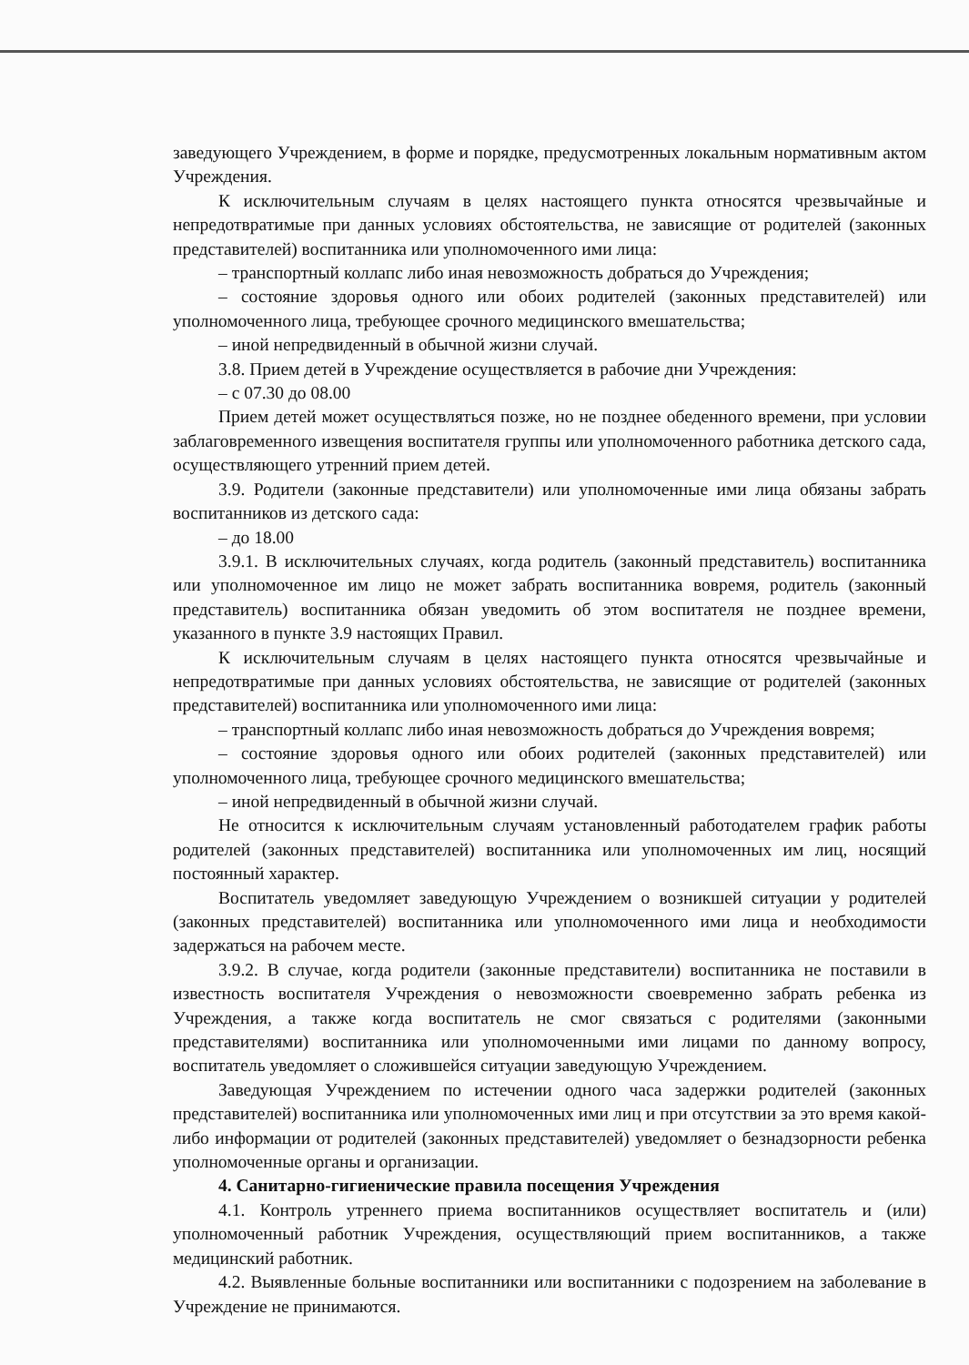заведующего Учреждением, в форме и порядке, предусмотренных локальным нормативным актом Учреждения.
К исключительным случаям в целях настоящего пункта относятся чрезвычайные и непредотвратимые при данных условиях обстоятельства, не зависящие от родителей (законных представителей) воспитанника или уполномоченного ими лица:
– транспортный коллапс либо иная невозможность добраться до Учреждения;
– состояние здоровья одного или обоих родителей (законных представителей) или уполномоченного лица, требующее срочного медицинского вмешательства;
– иной непредвиденный в обычной жизни случай.
3.8. Прием детей в Учреждение осуществляется в рабочие дни Учреждения:
– с 07.30 до 08.00
Прием детей может осуществляться позже, но не позднее обеденного времени, при условии заблаговременного извещения воспитателя группы или уполномоченного работника детского сада, осуществляющего утренний прием детей.
3.9. Родители (законные представители) или уполномоченные ими лица обязаны забрать воспитанников из детского сада:
– до 18.00
3.9.1. В исключительных случаях, когда родитель (законный представитель) воспитанника или уполномоченное им лицо не может забрать воспитанника вовремя, родитель (законный представитель) воспитанника обязан уведомить об этом воспитателя не позднее времени, указанного в пункте 3.9 настоящих Правил.
К исключительным случаям в целях настоящего пункта относятся чрезвычайные и непредотвратимые при данных условиях обстоятельства, не зависящие от родителей (законных представителей) воспитанника или уполномоченного ими лица:
– транспортный коллапс либо иная невозможность добраться до Учреждения вовремя;
– состояние здоровья одного или обоих родителей (законных представителей) или уполномоченного лица, требующее срочного медицинского вмешательства;
– иной непредвиденный в обычной жизни случай.
Не относится к исключительным случаям установленный работодателем график работы родителей (законных представителей) воспитанника или уполномоченных им лиц, носящий постоянный характер.
Воспитатель уведомляет заведующую Учреждением о возникшей ситуации у родителей (законных представителей) воспитанника или уполномоченного ими лица и необходимости задержаться на рабочем месте.
3.9.2. В случае, когда родители (законные представители) воспитанника не поставили в известность воспитателя Учреждения о невозможности своевременно забрать ребенка из Учреждения, а также когда воспитатель не смог связаться с родителями (законными представителями) воспитанника или уполномоченными ими лицами по данному вопросу, воспитатель уведомляет о сложившейся ситуации заведующую Учреждением.
Заведующая Учреждением по истечении одного часа задержки родителей (законных представителей) воспитанника или уполномоченных ими лиц и при отсутствии за это время какой-либо информации от родителей (законных представителей) уведомляет о безнадзорности ребенка уполномоченные органы и организации.
4. Санитарно-гигиенические правила посещения Учреждения
4.1. Контроль утреннего приема воспитанников осуществляет воспитатель и (или) уполномоченный работник Учреждения, осуществляющий прием воспитанников, а также медицинский работник.
4.2. Выявленные больные воспитанники или воспитанники с подозрением на заболевание в Учреждение не принимаются.